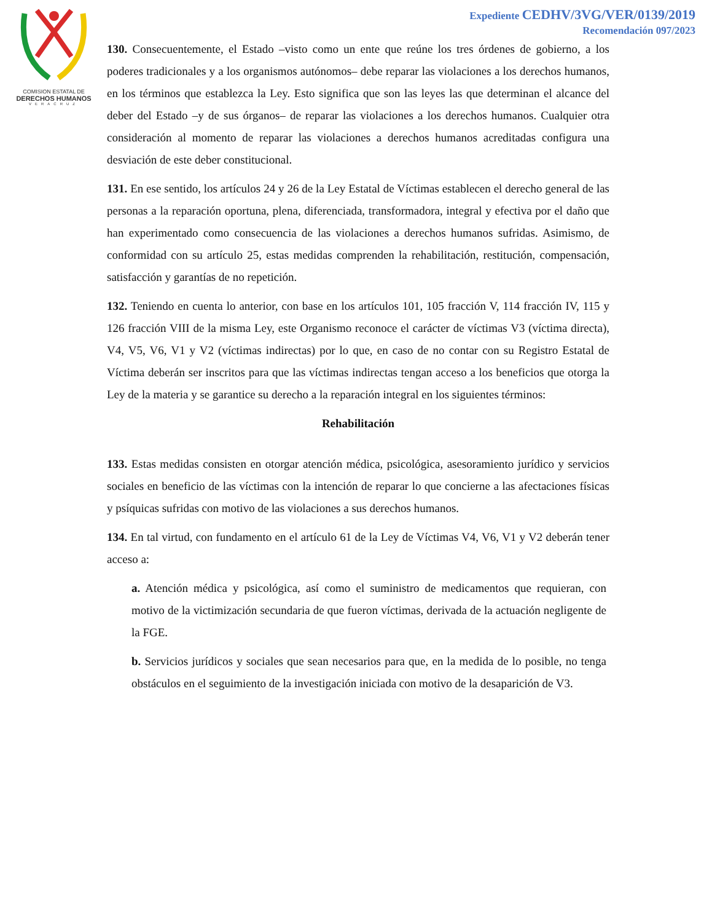COMISION ESTATAL DE
DERECHOS HUMANOS
VERACRUZ
Expediente CEDHV/3VG/VER/0139/2019
Recomendación 097/2023
130. Consecuentemente, el Estado –visto como un ente que reúne los tres órdenes de gobierno, a los poderes tradicionales y a los organismos autónomos– debe reparar las violaciones a los derechos humanos, en los términos que establezca la Ley. Esto significa que son las leyes las que determinan el alcance del deber del Estado –y de sus órganos– de reparar las violaciones a los derechos humanos. Cualquier otra consideración al momento de reparar las violaciones a derechos humanos acreditadas configura una desviación de este deber constitucional.
131. En ese sentido, los artículos 24 y 26 de la Ley Estatal de Víctimas establecen el derecho general de las personas a la reparación oportuna, plena, diferenciada, transformadora, integral y efectiva por el daño que han experimentado como consecuencia de las violaciones a derechos humanos sufridas. Asimismo, de conformidad con su artículo 25, estas medidas comprenden la rehabilitación, restitución, compensación, satisfacción y garantías de no repetición.
132. Teniendo en cuenta lo anterior, con base en los artículos 101, 105 fracción V, 114 fracción IV, 115 y 126 fracción VIII de la misma Ley, este Organismo reconoce el carácter de víctimas V3 (víctima directa), V4, V5, V6, V1 y V2 (víctimas indirectas) por lo que, en caso de no contar con su Registro Estatal de Víctima deberán ser inscritos para que las víctimas indirectas tengan acceso a los beneficios que otorga la Ley de la materia y se garantice su derecho a la reparación integral en los siguientes términos:
Rehabilitación
133. Estas medidas consisten en otorgar atención médica, psicológica, asesoramiento jurídico y servicios sociales en beneficio de las víctimas con la intención de reparar lo que concierne a las afectaciones físicas y psíquicas sufridas con motivo de las violaciones a sus derechos humanos.
134. En tal virtud, con fundamento en el artículo 61 de la Ley de Víctimas V4, V6, V1 y V2 deberán tener acceso a:
a. Atención médica y psicológica, así como el suministro de medicamentos que requieran, con motivo de la victimización secundaria de que fueron víctimas, derivada de la actuación negligente de la FGE.
b. Servicios jurídicos y sociales que sean necesarios para que, en la medida de lo posible, no tenga obstáculos en el seguimiento de la investigación iniciada con motivo de la desaparición de V3.